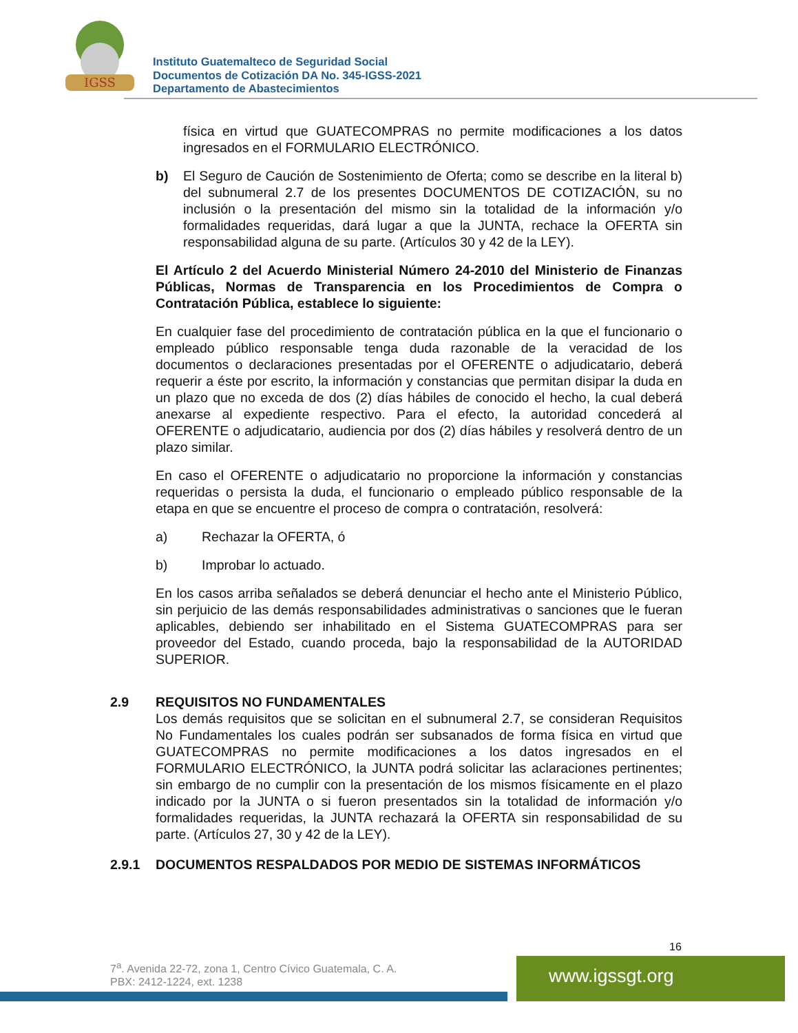IGSS
Instituto Guatemalteco de Seguridad Social
Documentos de Cotización DA No. 345-IGSS-2021
Departamento de Abastecimientos
física en virtud que GUATECOMPRAS no permite modificaciones a los datos ingresados en el FORMULARIO ELECTRÓNICO.
b) El Seguro de Caución de Sostenimiento de Oferta; como se describe en la literal b) del subnumeral 2.7 de los presentes DOCUMENTOS DE COTIZACIÓN, su no inclusión o la presentación del mismo sin la totalidad de la información y/o formalidades requeridas, dará lugar a que la JUNTA, rechace la OFERTA sin responsabilidad alguna de su parte. (Artículos 30 y 42 de la LEY).
El Artículo 2 del Acuerdo Ministerial Número 24-2010 del Ministerio de Finanzas Públicas, Normas de Transparencia en los Procedimientos de Compra o Contratación Pública, establece lo siguiente:
En cualquier fase del procedimiento de contratación pública en la que el funcionario o empleado público responsable tenga duda razonable de la veracidad de los documentos o declaraciones presentadas por el OFERENTE o adjudicatario, deberá requerir a éste por escrito, la información y constancias que permitan disipar la duda en un plazo que no exceda de dos (2) días hábiles de conocido el hecho, la cual deberá anexarse al expediente respectivo. Para el efecto, la autoridad concederá al OFERENTE o adjudicatario, audiencia por dos (2) días hábiles y resolverá dentro de un plazo similar.
En caso el OFERENTE o adjudicatario no proporcione la información y constancias requeridas o persista la duda, el funcionario o empleado público responsable de la etapa en que se encuentre el proceso de compra o contratación, resolverá:
a) Rechazar la OFERTA, ó
b) Improbar lo actuado.
En los casos arriba señalados se deberá denunciar el hecho ante el Ministerio Público, sin perjuicio de las demás responsabilidades administrativas o sanciones que le fueran aplicables, debiendo ser inhabilitado en el Sistema GUATECOMPRAS para ser proveedor del Estado, cuando proceda, bajo la responsabilidad de la AUTORIDAD SUPERIOR.
2.9 REQUISITOS NO FUNDAMENTALES
Los demás requisitos que se solicitan en el subnumeral 2.7, se consideran Requisitos No Fundamentales los cuales podrán ser subsanados de forma física en virtud que GUATECOMPRAS no permite modificaciones a los datos ingresados en el FORMULARIO ELECTRÓNICO, la JUNTA podrá solicitar las aclaraciones pertinentes; sin embargo de no cumplir con la presentación de los mismos físicamente en el plazo indicado por la JUNTA o si fueron presentados sin la totalidad de información y/o formalidades requeridas, la JUNTA rechazará la OFERTA sin responsabilidad de su parte. (Artículos 27, 30 y 42 de la LEY).
2.9.1 DOCUMENTOS RESPALDADOS POR MEDIO DE SISTEMAS INFORMÁTICOS
16
7<sup>a</sup>. Avenida 22-72, zona 1, Centro Cívico Guatemala, C. A.
PBX: 2412-1224, ext. 1238
www.igssgt.org